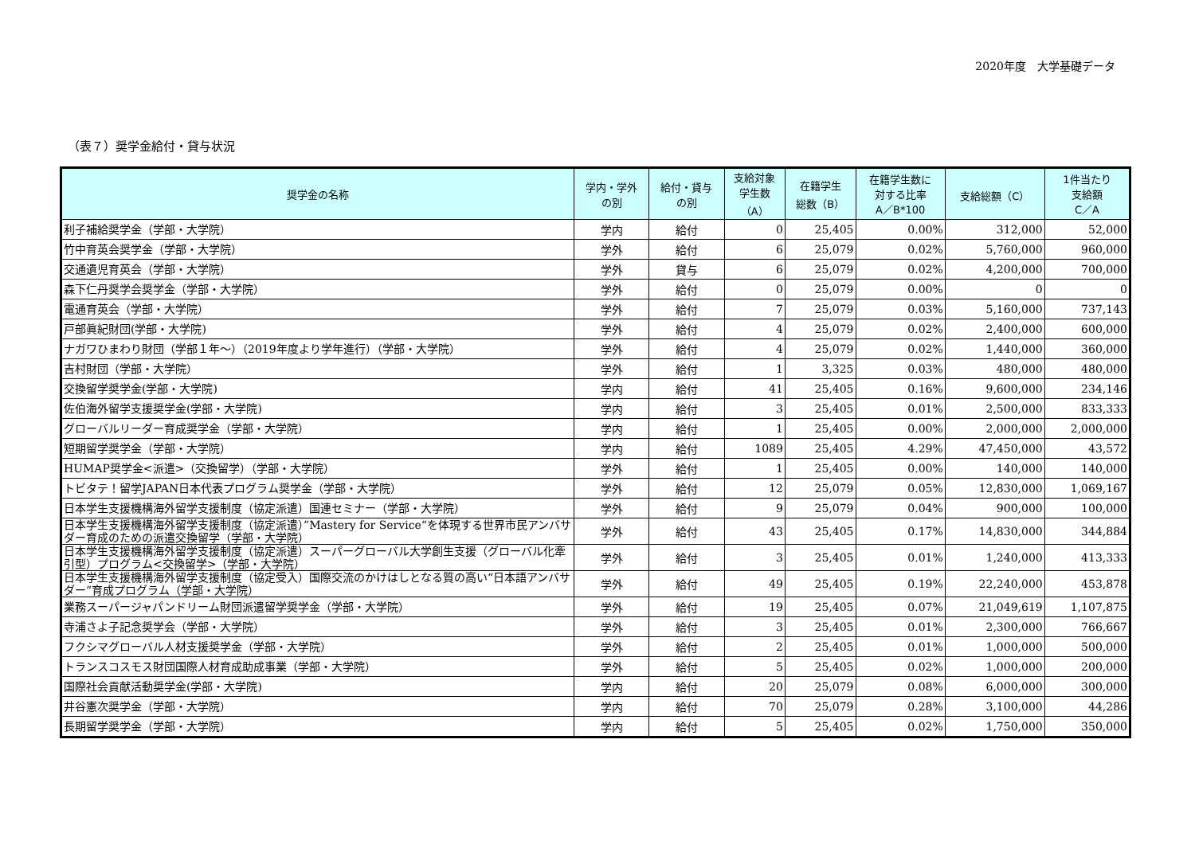2020年度　大学基礎データ
（表７）奨学金給付・貸与状況
| 奨学金の名称 | 学内・学外 の別 | 給付・貸与 の別 | 支給対象 学生数 （A） | 在籍学生 総数（B） | 在籍学生数に 対する比率 A／B*100 | 支給総額（C） | 1件当たり 支給額 C／A |
| --- | --- | --- | --- | --- | --- | --- | --- |
| 利子補給奨学金（学部・大学院） | 学内 | 給付 | 0 | 25,405 | 0.00% | 312,000 | 52,000 |
| 竹中育英会奨学金（学部・大学院） | 学外 | 給付 | 6 | 25,079 | 0.02% | 5,760,000 | 960,000 |
| 交通遺児育英会（学部・大学院） | 学外 | 貸与 | 6 | 25,079 | 0.02% | 4,200,000 | 700,000 |
| 森下仁丹奨学会奨学金（学部・大学院） | 学外 | 給付 | 0 | 25,079 | 0.00% | 0 | 0 |
| 電通育英会（学部・大学院） | 学外 | 給付 | 7 | 25,079 | 0.03% | 5,160,000 | 737,143 |
| 戸部眞紀財団(学部・大学院) | 学外 | 給付 | 4 | 25,079 | 0.02% | 2,400,000 | 600,000 |
| ナガワひまわり財団（学部１年～）（2019年度より学年進行）（学部・大学院） | 学外 | 給付 | 4 | 25,079 | 0.02% | 1,440,000 | 360,000 |
| 吉村財団（学部・大学院） | 学外 | 給付 | 1 | 3,325 | 0.03% | 480,000 | 480,000 |
| 交換留学奨学金(学部・大学院) | 学内 | 給付 | 41 | 25,405 | 0.16% | 9,600,000 | 234,146 |
| 佐伯海外留学支援奨学金(学部・大学院) | 学内 | 給付 | 3 | 25,405 | 0.01% | 2,500,000 | 833,333 |
| グローバルリーダー育成奨学金（学部・大学院） | 学内 | 給付 | 1 | 25,405 | 0.00% | 2,000,000 | 2,000,000 |
| 短期留学奨学金（学部・大学院） | 学内 | 給付 | 1089 | 25,405 | 4.29% | 47,450,000 | 43,572 |
| HUMAP奨学金<派遣>（交換留学）（学部・大学院） | 学外 | 給付 | 1 | 25,405 | 0.00% | 140,000 | 140,000 |
| トビタテ！留学JAPAN日本代表プログラム奨学金（学部・大学院） | 学外 | 給付 | 12 | 25,079 | 0.05% | 12,830,000 | 1,069,167 |
| 日本学生支援機構海外留学支援制度（協定派遣）国連セミナー（学部・大学院） | 学外 | 給付 | 9 | 25,079 | 0.04% | 900,000 | 100,000 |
| 日本学生支援機構海外留学支援制度（協定派遣）”Mastery for Service“を体現する世界市民アンバサダー育成のための派遣交換留学（学部・大学院） | 学外 | 給付 | 43 | 25,405 | 0.17% | 14,830,000 | 344,884 |
| 日本学生支援機構海外留学支援制度（協定派遣）スーパーグローバル大学創生支援（グローバル化牽引型）プログラム<交換留学>（学部・大学院） | 学外 | 給付 | 3 | 25,405 | 0.01% | 1,240,000 | 413,333 |
| 日本学生支援機構海外留学支援制度（協定受入）国際交流のかけはしとなる質の高い“日本語アンバサダー”育成プログラム（学部・大学院） | 学外 | 給付 | 49 | 25,405 | 0.19% | 22,240,000 | 453,878 |
| 業務スーパージャパンドリーム財団派遣留学奨学金（学部・大学院） | 学外 | 給付 | 19 | 25,405 | 0.07% | 21,049,619 | 1,107,875 |
| 寺浦さよ子記念奨学会（学部・大学院） | 学外 | 給付 | 3 | 25,405 | 0.01% | 2,300,000 | 766,667 |
| フクシマグローバル人材支援奨学金（学部・大学院） | 学外 | 給付 | 2 | 25,405 | 0.01% | 1,000,000 | 500,000 |
| トランスコスモス財団国際人材育成助成事業（学部・大学院） | 学外 | 給付 | 5 | 25,405 | 0.02% | 1,000,000 | 200,000 |
| 国際社会貢献活動奨学金(学部・大学院) | 学内 | 給付 | 20 | 25,079 | 0.08% | 6,000,000 | 300,000 |
| 井谷憲次奨学金（学部・大学院） | 学内 | 給付 | 70 | 25,079 | 0.28% | 3,100,000 | 44,286 |
| 長期留学奨学金（学部・大学院） | 学内 | 給付 | 5 | 25,405 | 0.02% | 1,750,000 | 350,000 |